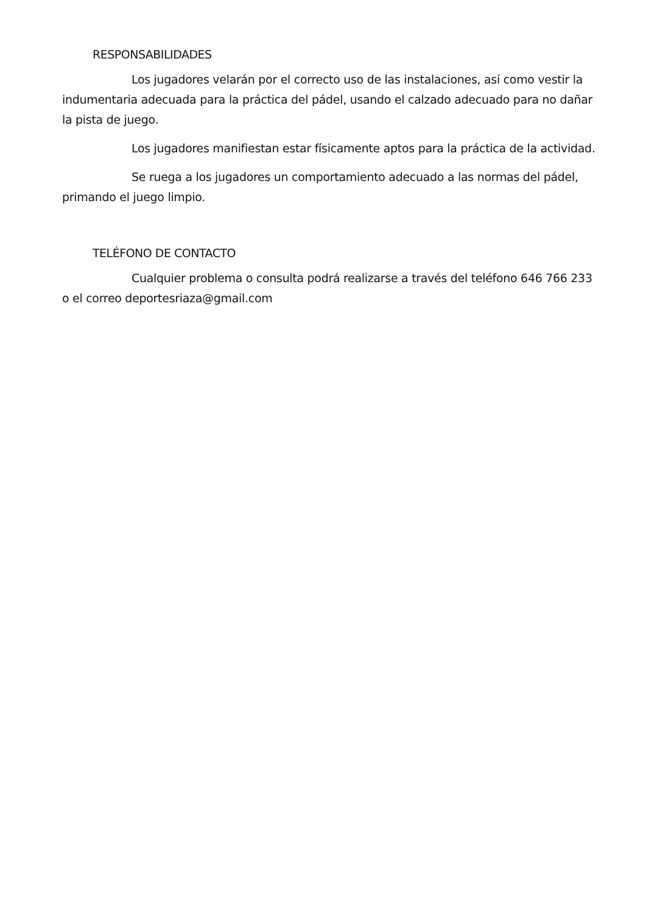RESPONSABILIDADES
Los jugadores velarán por el correcto uso de las instalaciones, así como vestir la indumentaria adecuada para la práctica del pádel, usando el calzado adecuado para no dañar la pista de juego.
Los jugadores manifiestan estar físicamente aptos para la práctica de la actividad.
Se ruega a los jugadores un comportamiento adecuado a las normas del pádel, primando el juego limpio.
TELÉFONO DE CONTACTO
Cualquier problema o consulta podrá realizarse a través del teléfono 646 766 233 o el correo deportesriaza@gmail.com